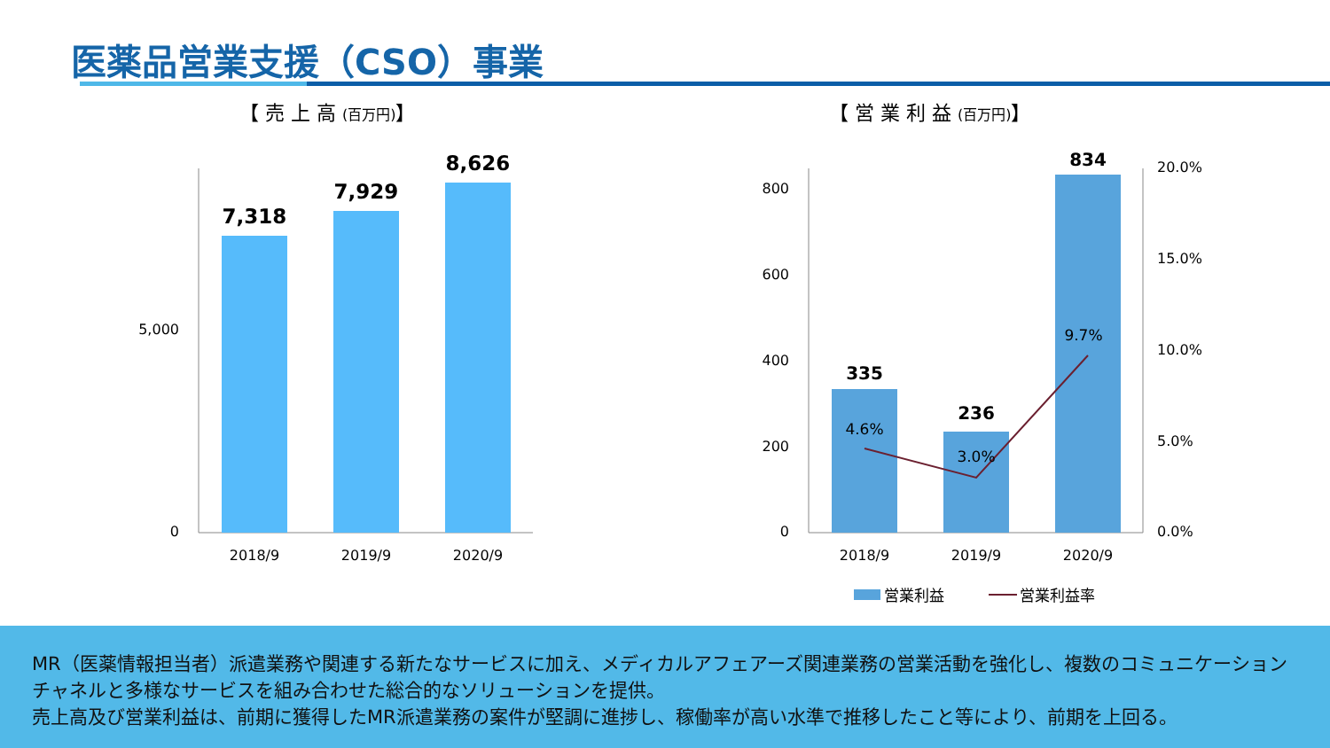医薬品営業支援（CSO）事業
【 売 上 高 (百万円)】
【 営 業 利 益 (百万円)】
5,000
0
7,318
7,929
8,626
2018/9
2019/9
2020/9
800
600
400
200
0
20.0%
15.0%
10.0%
5.0%
0.0%
335
236
834
4.6%
3.0%
9.7%
2018/9
2019/9
2020/9
営業利益
営業利益率
MR（医薬情報担当者）派遣業務や関連する新たなサービスに加え、メディカルアフェアーズ関連業務の営業活動を強化し、複数のコミュニケーションチャネルと多様なサービスを組み合わせた総合的なソリューションを提供。
売上高及び営業利益は、前期に獲得したMR派遣業務の案件が堅調に進捗し、稼働率が高い水準で推移したこと等により、前期を上回る。